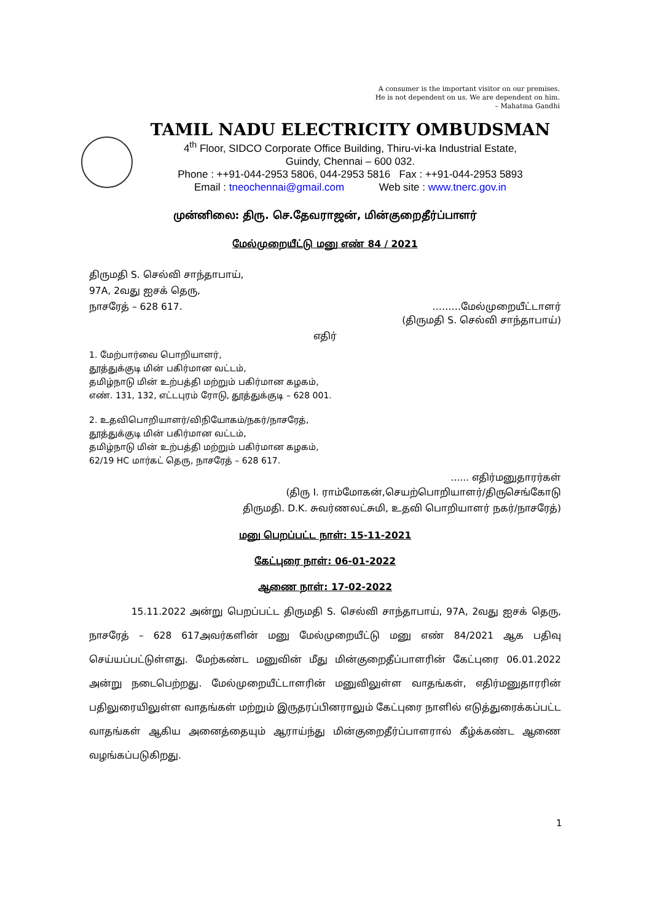A consumer is the important visitor on our premises.
He is not dependent on us. We are dependent on him.
– Mahatma Gandhi
TAMIL NADU ELECTRICITY OMBUDSMAN
4<sup>th</sup> Floor, SIDCO Corporate Office Building, Thiru-vi-ka Industrial Estate,
Guindy, Chennai – 600 032.
Phone : ++91-044-2953 5806, 044-2953 5816 Fax : ++91-044-2953 5893
Email : tneochennai@gmail.com Web site : www.tnerc.gov.in
முன்னிலை: திரு. செ.தேவராஜன், மின்குறைதீர்ப்பாளர்
மேல்முறையீட்டு மனு எண் 84 / 2021
திருமதி S. செல்வி சாந்தாபாய்,
97A, 2வது ஐசக் தெரு,
நாசரேத் – 628 617. ………மேல்முறையீட்டாளர்
(திருமதி S. செல்வி சாந்தாபாய்)
எதிர்
1. மேற்பார்வை பொறியாளர்,
தூத்துக்குடி மின் பகிர்மான வட்டம்,
தமிழ்நாடு மின் உற்பத்தி மற்றும் பகிர்மான கழகம்,
எண். 131, 132, எட்டபுரம் ரோடு, தூத்துக்குடி – 628 001.
2. உதவிபொறியாளர்/விநியோகம்/நகர்/நாசரேத்,
தூத்துக்குடி மின் பகிர்மான வட்டம்,
தமிழ்நாடு மின் உற்பத்தி மற்றும் பகிர்மான கழகம்,
62/19 HC மார்கட் தெரு, நாசரேத் – 628 617.
...... எதிர்மனுதாரர்கள்
(திரு I. ராம்மோகன்,செயற்பொறியாளர்/திருசெங்கோடு
திருமதி. D.K. சுவர்ணலட்சுமி, உதவி பொறியாளர் நகர்/நாசரேத்)
மனு பெறப்பட்ட நாள்: 15-11-2021
கேட்புரை நாள்: 06-01-2022
ஆணை நாள்: 17-02-2022
15.11.2022 அன்று பெறப்பட்ட திருமதி S. செல்வி சாந்தாபாய், 97A, 2வது ஐசக் தெரு, நாசரேத் – 628 617அவர்களின் மனு மேல்முறையீட்டு மனு எண் 84/2021 ஆக பதிவு செய்யப்பட்டுள்ளது. மேற்கண்ட மனுவின் மீது மின்குறைதீப்பாளரின் கேட்புரை 06.01.2022 அன்று நடைபெற்றது. மேல்முறையீட்டாளரின் மனுவிலுள்ள வாதங்கள், எதிர்மனுதாரரின் பதிலுரையிலுள்ள வாதங்கள் மற்றும் இருதரப்பினராலும் கேட்புரை நாளில் எடுத்துரைக்கப்பட்ட வாதங்கள் ஆகிய அனைத்தையும் ஆராய்ந்து மின்குறைதீர்ப்பாளரால் கீழ்க்கண்ட ஆணை வழங்கப்படுகிறது.
1